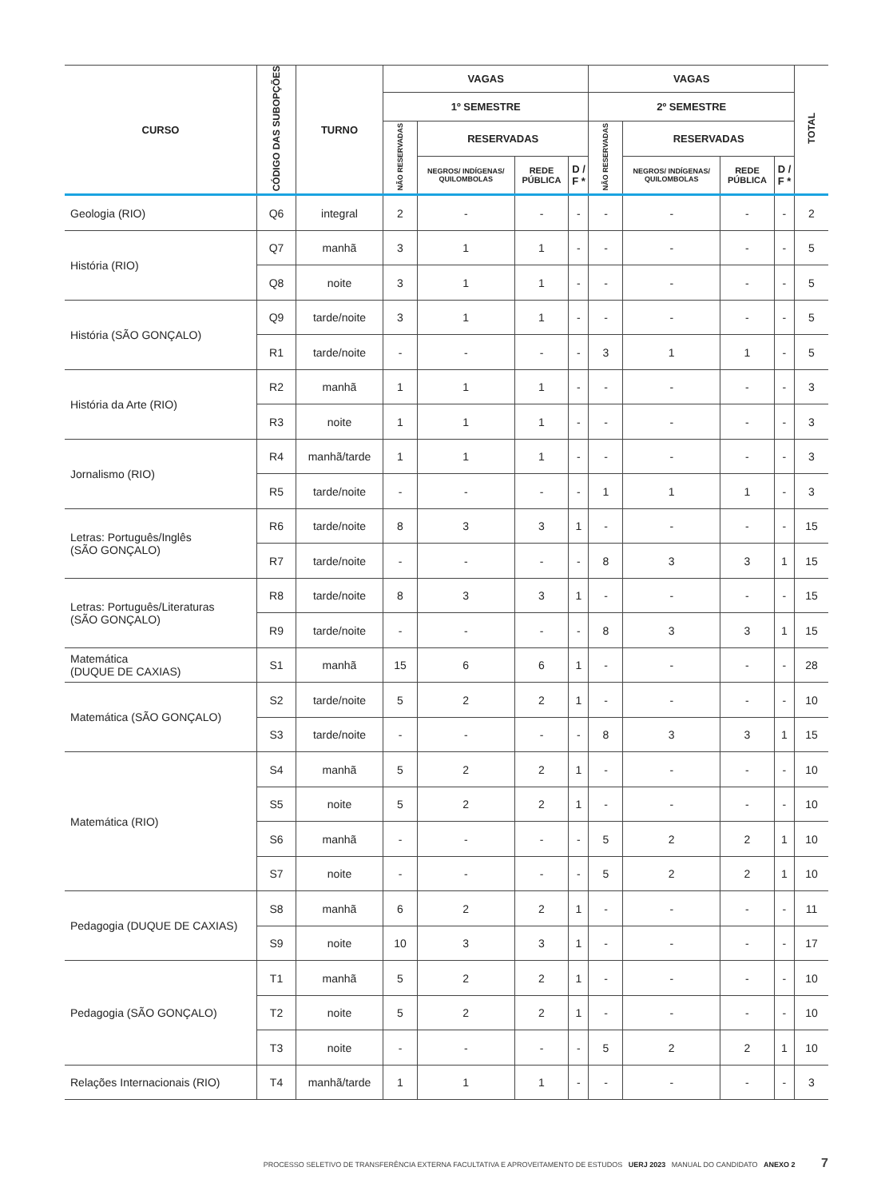| CURSO | CÓDIGO DAS SUBOPÇÕES | TURNO | VAGAS | | | | VAGAS | | | | TOTAL |
| --- | --- | --- | --- | --- | --- | --- | --- | --- | --- | --- | --- |
| | | | 1º SEMESTRE | | | | 2º SEMESTRE | | | | |
| | | | NÃO RESERVADAS | RESERVADAS | | | NÃO RESERVADAS | RESERVADAS | | | |
| | | | | NEGROS/ INDÍGENAS/ QUILOMBOLAS | REDE PÚBLICA | D / F * | | NEGROS/ INDÍGENAS/ QUILOMBOLAS | REDE PÚBLICA | D / F * | |
| Geologia (RIO) | Q6 | integral | 2 | - | - | - | - | - | - | - | 2 |
| História (RIO) | Q7 | manhã | 3 | 1 | 1 | - | - | - | - | - | 5 |
| | Q8 | noite | 3 | 1 | 1 | - | - | - | - | - | 5 |
| História (SÃO GONÇALO) | Q9 | tarde/noite | 3 | 1 | 1 | - | - | - | - | - | 5 |
| | R1 | tarde/noite | - | - | - | - | 3 | 1 | 1 | - | 5 |
| História da Arte (RIO) | R2 | manhã | 1 | 1 | 1 | - | - | - | - | - | 3 |
| | R3 | noite | 1 | 1 | 1 | - | - | - | - | - | 3 |
| Jornalismo (RIO) | R4 | manhã/tarde | 1 | 1 | 1 | - | - | - | - | - | 3 |
| | R5 | tarde/noite | - | - | - | - | 1 | 1 | 1 | - | 3 |
| Letras: Português/Inglês (SÃO GONÇALO) | R6 | tarde/noite | 8 | 3 | 3 | 1 | - | - | - | - | 15 |
| | R7 | tarde/noite | - | - | - | - | 8 | 3 | 3 | 1 | 15 |
| Letras: Português/Literaturas (SÃO GONÇALO) | R8 | tarde/noite | 8 | 3 | 3 | 1 | - | - | - | - | 15 |
| | R9 | tarde/noite | - | - | - | - | 8 | 3 | 3 | 1 | 15 |
| Matemática (DUQUE DE CAXIAS) | S1 | manhã | 15 | 6 | 6 | 1 | - | - | - | - | 28 |
| Matemática (SÃO GONÇALO) | S2 | tarde/noite | 5 | 2 | 2 | 1 | - | - | - | - | 10 |
| | S3 | tarde/noite | - | - | - | - | 8 | 3 | 3 | 1 | 15 |
| Matemática (RIO) | S4 | manhã | 5 | 2 | 2 | 1 | - | - | - | - | 10 |
| | S5 | noite | 5 | 2 | 2 | 1 | - | - | - | - | 10 |
| | S6 | manhã | - | - | - | - | 5 | 2 | 2 | 1 | 10 |
| | S7 | noite | - | - | - | - | 5 | 2 | 2 | 1 | 10 |
| Pedagogia (DUQUE DE CAXIAS) | S8 | manhã | 6 | 2 | 2 | 1 | - | - | - | - | 11 |
| | S9 | noite | 10 | 3 | 3 | 1 | - | - | - | - | 17 |
| Pedagogia (SÃO GONÇALO) | T1 | manhã | 5 | 2 | 2 | 1 | - | - | - | - | 10 |
| | T2 | noite | 5 | 2 | 2 | 1 | - | - | - | - | 10 |
| | T3 | noite | - | - | - | - | 5 | 2 | 2 | 1 | 10 |
| Relações Internacionais (RIO) | T4 | manhã/tarde | 1 | 1 | 1 | - | - | - | - | - | 3 |
PROCESSO SELETIVO DE TRANSFERÊNCIA EXTERNA FACULTATIVA E APROVEITAMENTO DE ESTUDOS UERJ 2023 MANUAL DO CANDIDATO ANEXO 2 7